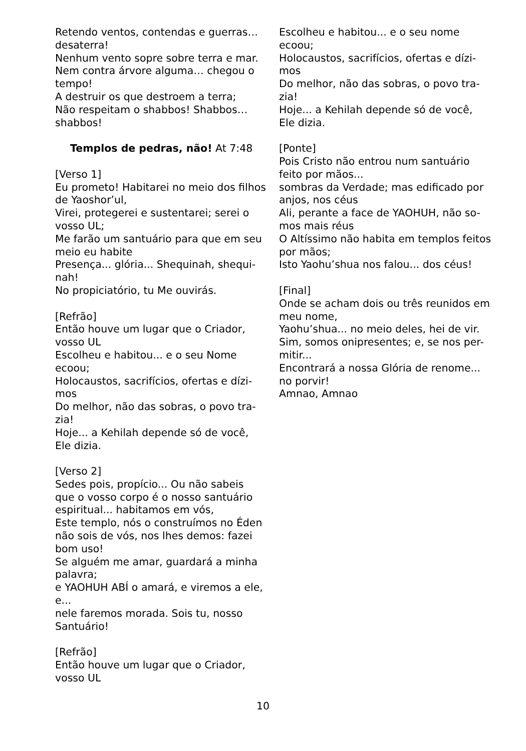Retendo ventos, contendas e guerras…
desaterra!
Nenhum vento sopre sobre terra e mar.
Nem contra árvore alguma… chegou o
tempo!
A destruir os que destroem a terra;
Não respeitam o shabbos! Shabbos…
shabbos!
Templos de pedras, não! At 7:48
[Verso 1]
Eu prometo! Habitarei no meio dos filhos
de Yaoshor’ul,
Virei, protegerei e sustentarei; serei o
vosso UL;
Me farão um santuário para que em seu
meio eu habite
Presença... glória... Shequinah, shequi-
nah!
No propiciatório, tu Me ouvirás.
[Refrão]
Então houve um lugar que o Criador,
vosso UL
Escolheu e habitou... e o seu Nome
ecoou;
Holocaustos, sacrifícios, ofertas e dízi-
mos
Do melhor, não das sobras, o povo tra-
zia!
Hoje... a Kehilah depende só de você,
Ele dizia.
[Verso 2]
Sedes pois, propício... Ou não sabeis
que o vosso corpo é o nosso santuário
espiritual... habitamos em vós,
Este templo, nós o construímos no Éden
não sois de vós, nos lhes demos: fazei
bom uso!
Se alguém me amar, guardará a minha
palavra;
e YAOHUH ABÍ o amará, e viremos a ele,
e...
nele faremos morada. Sois tu, nosso
Santuário!
[Refrão]
Então houve um lugar que o Criador,
vosso UL
Escolheu e habitou... e o seu nome
ecoou;
Holocaustos, sacrifícios, ofertas e dízi-
mos
Do melhor, não das sobras, o povo tra-
zia!
Hoje... a Kehilah depende só de você,
Ele dizia.
[Ponte]
Pois Cristo não entrou num santuário
feito por mãos...
sombras da Verdade; mas edificado por
anjos, nos céus
Ali, perante a face de YAOHUH, não so-
mos mais réus
O Altíssimo não habita em templos feitos
por mãos;
Isto Yaohu’shua nos falou... dos céus!
[Final]
Onde se acham dois ou três reunidos em
meu nome,
Yaohu’shua... no meio deles, hei de vir.
Sim, somos onipresentes; e, se nos per-
mitir...
Encontrará a nossa Glória de renome...
no porvir!
Amnao, Amnao
10